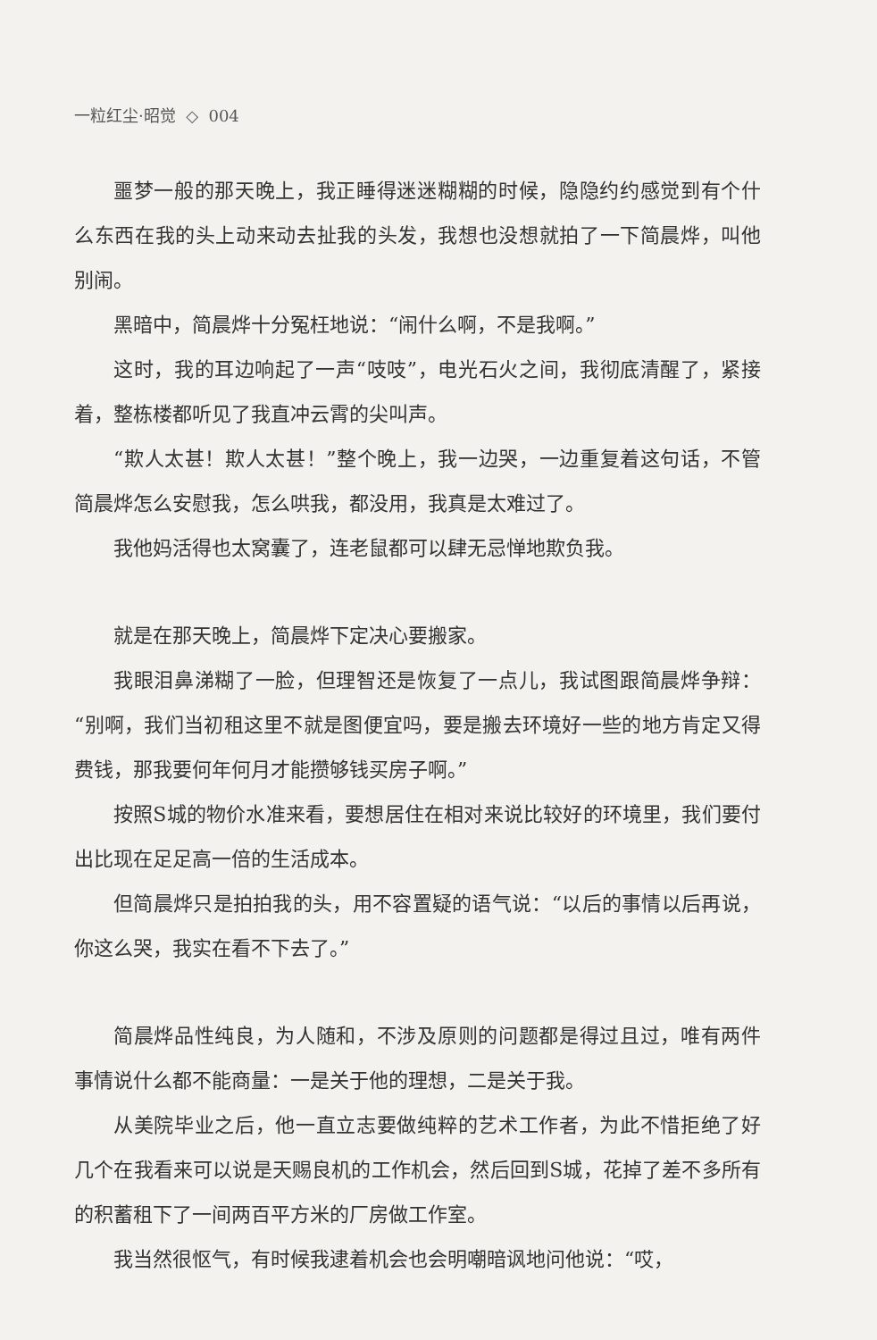一粒红尘·昭觉 ◇ 004
噩梦一般的那天晚上，我正睡得迷迷糊糊的时候，隐隐约约感觉到有个什么东西在我的头上动来动去扯我的头发，我想也没想就拍了一下简晨烨，叫他别闹。
黑暗中，简晨烨十分冤枉地说：“闹什么啊，不是我啊。”
这时，我的耳边响起了一声“吱吱”，电光石火之间，我彻底清醒了，紧接着，整栋楼都听见了我直冲云霄的尖叫声。
“欺人太甚！欺人太甚！”整个晚上，我一边哭，一边重复着这句话，不管简晨烨怎么安慰我，怎么哄我，都没用，我真是太难过了。
我他妈活得也太窝囊了，连老鼠都可以肆无忌惮地欺负我。
就是在那天晚上，简晨烨下定决心要搬家。
我眼泪鼻涕糊了一脸，但理智还是恢复了一点儿，我试图跟简晨烨争辩：“别啊，我们当初租这里不就是图便宜吗，要是搬去环境好一些的地方肯定又得费钱，那我要何年何月才能攒够钱买房子啊。”
按照S城的物价水准来看，要想居住在相对来说比较好的环境里，我们要付出比现在足足高一倍的生活成本。
但简晨烨只是拍拍我的头，用不容置疑的语气说：“以后的事情以后再说，你这么哭，我实在看不下去了。”
简晨烨品性纯良，为人随和，不涉及原则的问题都是得过且过，唯有两件事情说什么都不能商量：一是关于他的理想，二是关于我。
从美院毕业之后，他一直立志要做纯粹的艺术工作者，为此不惜拒绝了好几个在我看来可以说是天赐良机的工作机会，然后回到S城，花掉了差不多所有的积蓄租下了一间两百平方米的厂房做工作室。
我当然很怄气，有时候我逮着机会也会明嘲暗讽地问他说：“哎，